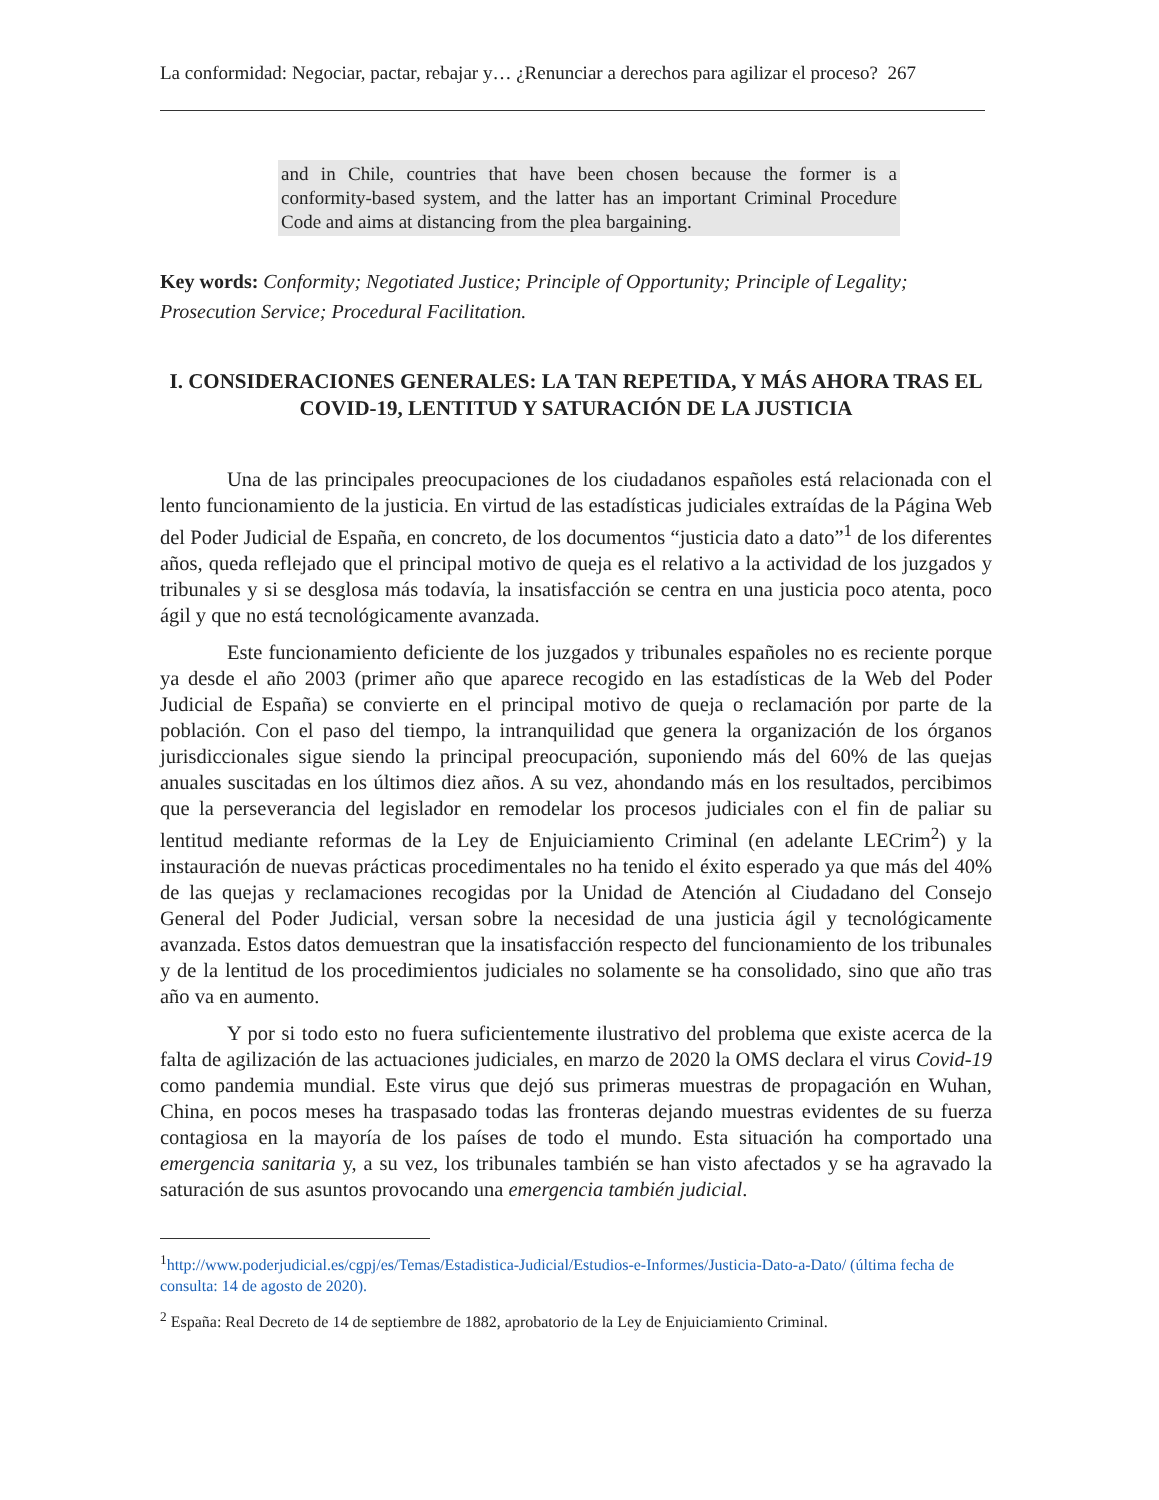La conformidad: Negociar, pactar, rebajar y… ¿Renunciar a derechos para agilizar el proceso? 267
and in Chile, countries that have been chosen because the former is a conformity-based system, and the latter has an important Criminal Procedure Code and aims at distancing from the plea bargaining.
Key words: Conformity; Negotiated Justice; Principle of Opportunity; Principle of Legality; Prosecution Service; Procedural Facilitation.
I. CONSIDERACIONES GENERALES: LA TAN REPETIDA, Y MÁS AHORA TRAS EL COVID-19, LENTITUD Y SATURACIÓN DE LA JUSTICIA
Una de las principales preocupaciones de los ciudadanos españoles está relacionada con el lento funcionamiento de la justicia. En virtud de las estadísticas judiciales extraídas de la Página Web del Poder Judicial de España, en concreto, de los documentos “justicia dato a dato”<sup>1</sup> de los diferentes años, queda reflejado que el principal motivo de queja es el relativo a la actividad de los juzgados y tribunales y si se desglosa más todavía, la insatisfacción se centra en una justicia poco atenta, poco ágil y que no está tecnológicamente avanzada.
Este funcionamiento deficiente de los juzgados y tribunales españoles no es reciente porque ya desde el año 2003 (primer año que aparece recogido en las estadísticas de la Web del Poder Judicial de España) se convierte en el principal motivo de queja o reclamación por parte de la población. Con el paso del tiempo, la intranquilidad que genera la organización de los órganos jurisdiccionales sigue siendo la principal preocupación, suponiendo más del 60% de las quejas anuales suscitadas en los últimos diez años. A su vez, ahondando más en los resultados, percibimos que la perseverancia del legislador en remodelar los procesos judiciales con el fin de paliar su lentitud mediante reformas de la Ley de Enjuiciamiento Criminal (en adelante LECrim<sup>2</sup>) y la instauración de nuevas prácticas procedimentales no ha tenido el éxito esperado ya que más del 40% de las quejas y reclamaciones recogidas por la Unidad de Atención al Ciudadano del Consejo General del Poder Judicial, versan sobre la necesidad de una justicia ágil y tecnológicamente avanzada. Estos datos demuestran que la insatisfacción respecto del funcionamiento de los tribunales y de la lentitud de los procedimientos judiciales no solamente se ha consolidado, sino que año tras año va en aumento.
Y por si todo esto no fuera suficientemente ilustrativo del problema que existe acerca de la falta de agilización de las actuaciones judiciales, en marzo de 2020 la OMS declara el virus Covid-19 como pandemia mundial. Este virus que dejó sus primeras muestras de propagación en Wuhan, China, en pocos meses ha traspasado todas las fronteras dejando muestras evidentes de su fuerza contagiosa en la mayoría de los países de todo el mundo. Esta situación ha comportado una emergencia sanitaria y, a su vez, los tribunales también se han visto afectados y se ha agravado la saturación de sus asuntos provocando una emergencia también judicial.
<sup>1</sup> http://www.poderjudicial.es/cgpj/es/Temas/Estadistica-Judicial/Estudios-e-Informes/Justicia-Dato-a-Dato/ (última fecha de consulta: 14 de agosto de 2020).
<sup>2</sup> España: Real Decreto de 14 de septiembre de 1882, aprobatorio de la Ley de Enjuiciamiento Criminal.